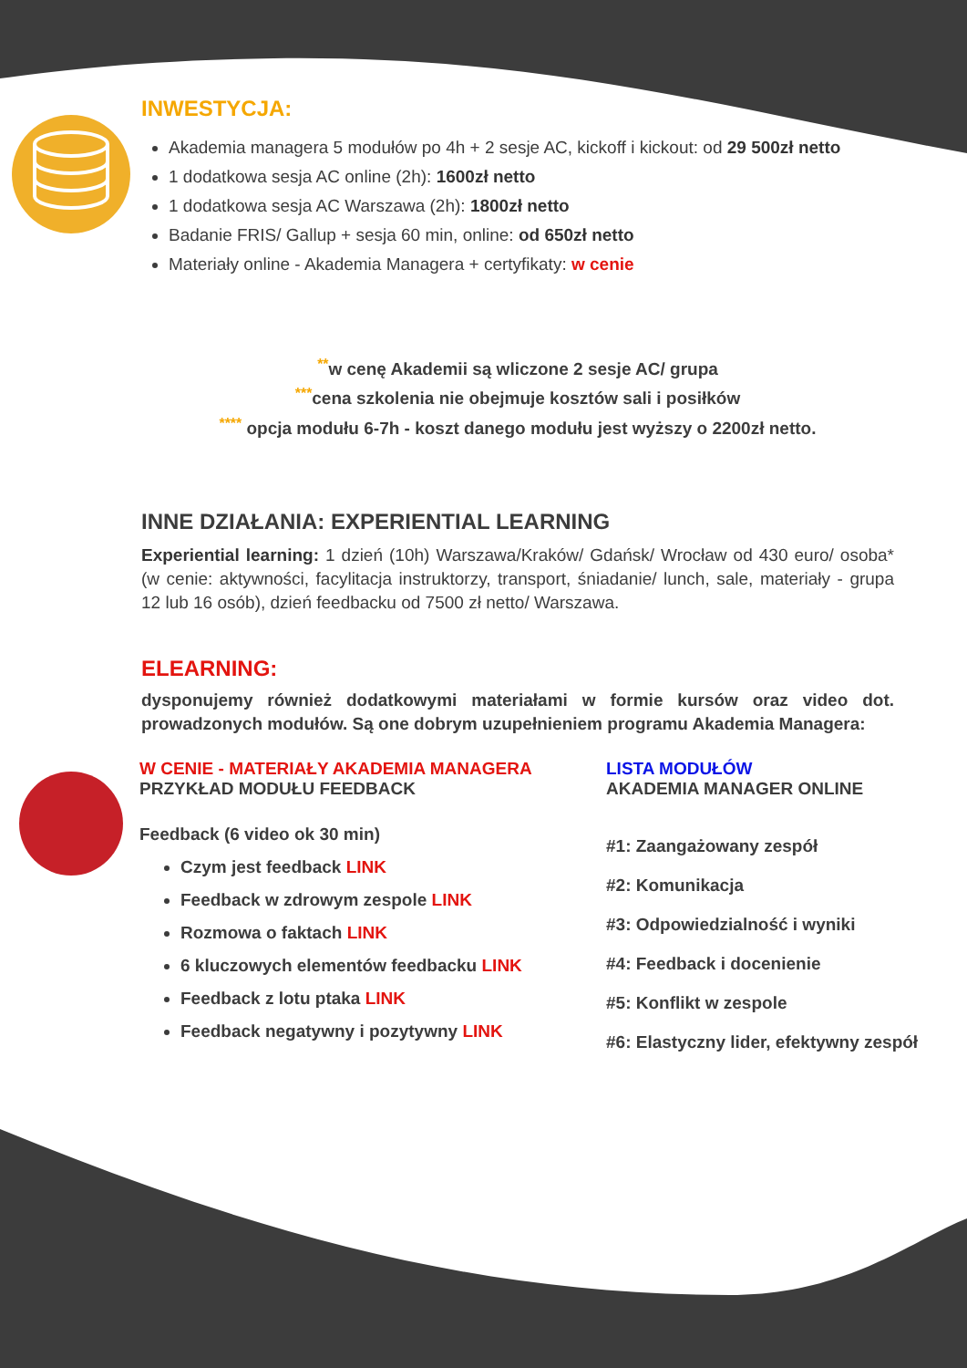INWESTYCJA:
Akademia managera 5 modułów po 4h + 2 sesje AC, kickoff i kickout: od 29 500zł netto
1 dodatkowa sesja AC online (2h): 1600zł netto
1 dodatkowa sesja AC Warszawa (2h): 1800zł netto
Badanie FRIS/ Gallup + sesja 60 min, online: od 650zł netto
Materiały online - Akademia Managera + certyfikaty: w cenie
<sup>**</sup> w cenę Akademii są wliczone 2 sesje AC/ grupa
<sup>***</sup> cena szkolenia nie obejmuje kosztów sali i posiłków
<sup>****</sup> opcja modułu 6-7h - koszt danego modułu jest wyższy o 2200zł netto.
INNE DZIAŁANIA: EXPERIENTIAL LEARNING
Experiential learning: 1 dzień (10h) Warszawa/Kraków/ Gdańsk/ Wrocław od 430 euro/ osoba* (w cenie: aktywności, facylitacja instruktorzy, transport, śniadanie/ lunch, sale, materiały - grupa 12 lub 16 osób), dzień feedbacku od 7500 zł netto/ Warszawa.
ELEARNING:
dysponujemy również dodatkowymi materiałami w formie kursów oraz video dot. prowadzonych modułów. Są one dobrym uzupełnieniem programu Akademia Managera:
W CENIE - MATERIAŁY AKADEMIA MANAGERA
PRZYKŁAD MODUŁU FEEDBACK
Feedback (6 video ok 30 min)
Czym jest feedback LINK
Feedback w zdrowym zespole LINK
Rozmowa o faktach LINK
6 kluczowych elementów feedbacku LINK
Feedback z lotu ptaka LINK
Feedback negatywny i pozytywny LINK
LISTA MODUŁÓW
AKADEMIA MANAGER ONLINE
#1: Zaangażowany zespół
#2: Komunikacja
#3: Odpowiedzialność i wyniki
#4: Feedback i docenienie
#5: Konflikt w zespole
#6: Elastyczny lider, efektywny zespół